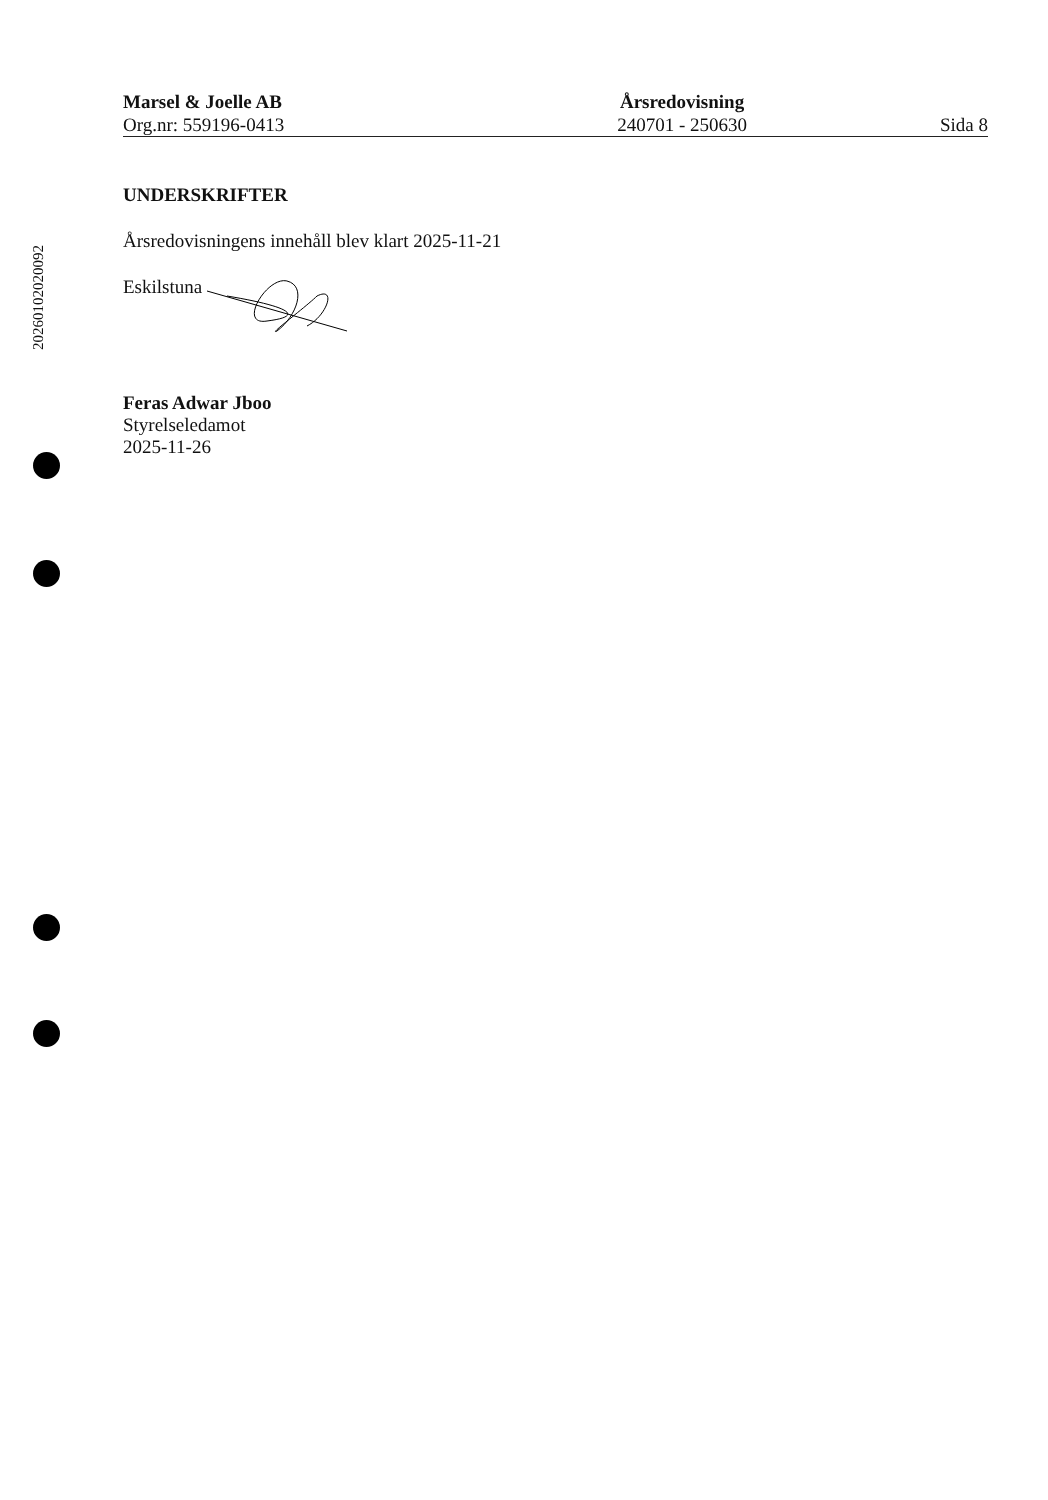Marsel & Joelle AB
Org.nr: 559196-0413
Årsredovisning
240701 - 250630
Sida 8
20260102020092
UNDERSKRIFTER
Årsredovisningens innehåll blev klart 2025-11-21
Eskilstuna
Feras Adwar Jboo
Styrelseledamot
2025-11-26